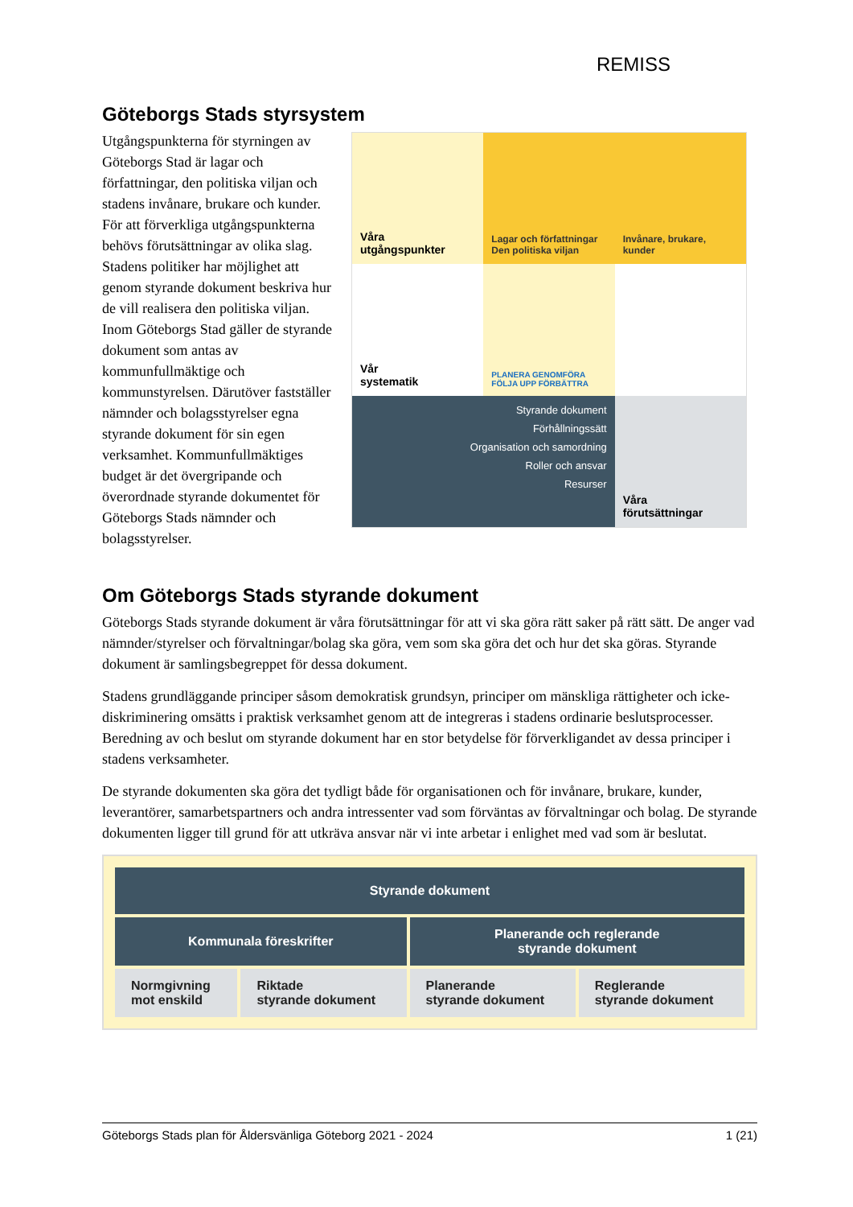REMISS
Göteborgs Stads styrsystem
Utgångspunkterna för styrningen av Göteborgs Stad är lagar och författningar, den politiska viljan och stadens invånare, brukare och kunder. För att förverkliga utgångspunkterna behövs förutsättningar av olika slag. Stadens politiker har möjlighet att genom styrande dokument beskriva hur de vill realisera den politiska viljan. Inom Göteborgs Stad gäller de styrande dokument som antas av kommunfullmäktige och kommunstyrelsen. Därutöver fastställer nämnder och bolagsstyrelser egna styrande dokument för sin egen verksamhet. Kommunfullmäktiges budget är det övergripande och överordnade styrande dokumentet för Göteborgs Stads nämnder och bolagsstyrelser.
Våra
utgångspunkter
Lagar och författningar
Den politiska viljan
Invånare, brukare, kunder
Vår
systematik
PLANERA GENOMFÖRA FÖLJA UPP FÖRBÄTTRA
Styrande dokument
Förhållningssätt
Organisation och samordning
Roller och ansvar
Resurser
Våra
förutsättningar
Om Göteborgs Stads styrande dokument
Göteborgs Stads styrande dokument är våra förutsättningar för att vi ska göra rätt saker på rätt sätt. De anger vad nämnder/styrelser och förvaltningar/bolag ska göra, vem som ska göra det och hur det ska göras. Styrande dokument är samlingsbegreppet för dessa dokument.
Stadens grundläggande principer såsom demokratisk grundsyn, principer om mänskliga rättigheter och icke-diskriminering omsätts i praktisk verksamhet genom att de integreras i stadens ordinarie beslutsprocesser. Beredning av och beslut om styrande dokument har en stor betydelse för förverkligandet av dessa principer i stadens verksamheter.
De styrande dokumenten ska göra det tydligt både för organisationen och för invånare, brukare, kunder, leverantörer, samarbetspartners och andra intressenter vad som förväntas av förvaltningar och bolag. De styrande dokumenten ligger till grund för att utkräva ansvar när vi inte arbetar i enlighet med vad som är beslutat.
| Styrande dokument | | | |
| Kommunala föreskrifter | | Planerande och reglerande styrande dokument | |
| Normgivning mot enskild | Riktade styrande dokument | Planerande styrande dokument | Reglerande styrande dokument |
Göteborgs Stads plan för Åldersvänliga Göteborg 2021 - 2024 1 (21)